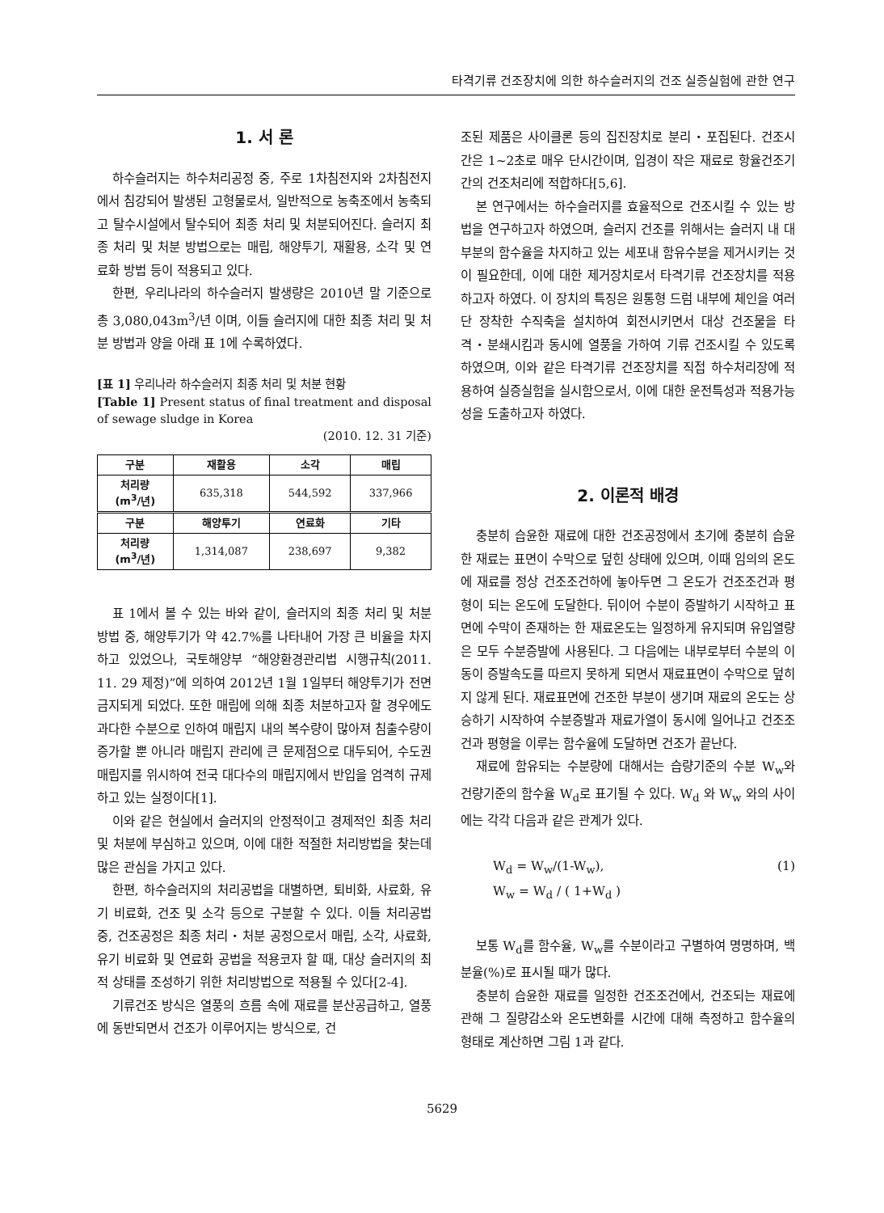타격기류 건조장치에 의한 하수슬러지의 건조 실증실험에 관한 연구
1. 서 론
하수슬러지는 하수처리공정 중, 주로 1차침전지와 2차침전지에서 침강되어 발생된 고형물로서, 일반적으로 농축조에서 농축되고 탈수시설에서 탈수되어 최종 처리 및 처분되어진다. 슬러지 최종 처리 및 처분 방법으로는 매립, 해양투기, 재활용, 소각 및 연료화 방법 등이 적용되고 있다.
한편, 우리나라의 하수슬러지 발생량은 2010년 말 기준으로 총 3,080,043m<sup>3</sup>/년 이며, 이들 슬러지에 대한 최종 처리 및 처분 방법과 양을 아래 표 1에 수록하였다.
[표 1] 우리나라 하수슬러지 최종 처리 및 처분 현황
[Table 1] Present status of final treatment and disposal of sewage sludge in Korea
(2010. 12. 31 기준)
| 구분 | 재활용 | 소각 | 매립 |
| --- | --- | --- | --- |
| 처리량 (m<sup>3</sup>/년) | 635,318 | 544,592 | 337,966 |
| 구분 | 해양투기 | 연료화 | 기타 |
| 처리량 (m<sup>3</sup>/년) | 1,314,087 | 238,697 | 9,382 |
표 1에서 볼 수 있는 바와 같이, 슬러지의 최종 처리 및 처분 방법 중, 해양투기가 약 42.7%를 나타내어 가장 큰 비율을 차지하고 있었으나, 국토해양부 “해양환경관리법 시행규칙(2011. 11. 29 제정)”에 의하여 2012년 1월 1일부터 해양투기가 전면 금지되게 되었다. 또한 매립에 의해 최종 처분하고자 할 경우에도 과다한 수분으로 인하여 매립지 내의 복수량이 많아져 침출수량이 증가할 뿐 아니라 매립지 관리에 큰 문제점으로 대두되어, 수도권 매립지를 위시하여 전국 대다수의 매립지에서 반입을 엄격히 규제하고 있는 실정이다[1].
이와 같은 현실에서 슬러지의 안정적이고 경제적인 최종 처리 및 처분에 부심하고 있으며, 이에 대한 적절한 처리방법을 찾는데 많은 관심을 가지고 있다.
한편, 하수슬러지의 처리공법을 대별하면, 퇴비화, 사료화, 유기 비료화, 건조 및 소각 등으로 구분할 수 있다. 이들 처리공법 중, 건조공정은 최종 처리・처분 공정으로서 매립, 소각, 사료화, 유기 비료화 및 연료화 공법을 적용코자 할 때, 대상 슬러지의 최적 상태를 조성하기 위한 처리방법으로 적용될 수 있다[2-4].
기류건조 방식은 열풍의 흐름 속에 재료를 분산공급하고, 열풍에 동반되면서 건조가 이루어지는 방식으로, 건
조된 제품은 사이클론 등의 집진장치로 분리・포집된다. 건조시간은 1~2초로 매우 단시간이며, 입경이 작은 재료로 항율건조기간의 건조처리에 적합하다[5,6].
본 연구에서는 하수슬러지를 효율적으로 건조시킬 수 있는 방법을 연구하고자 하였으며, 슬러지 건조를 위해서는 슬러지 내 대부분의 함수율을 차지하고 있는 세포내 함유수분을 제거시키는 것이 필요한데, 이에 대한 제거장치로서 타격기류 건조장치를 적용하고자 하였다. 이 장치의 특징은 원통형 드럼 내부에 체인을 여러 단 장착한 수직축을 설치하여 회전시키면서 대상 건조물을 타격・분쇄시킴과 동시에 열풍을 가하여 기류 건조시킬 수 있도록 하였으며, 이와 같은 타격기류 건조장치를 직접 하수처리장에 적용하여 실증실험을 실시함으로서, 이에 대한 운전특성과 적용가능성을 도출하고자 하였다.
2. 이론적 배경
충분히 습윤한 재료에 대한 건조공정에서 초기에 충분히 습윤한 재료는 표면이 수막으로 덮힌 상태에 있으며, 이때 임의의 온도에 재료를 정상 건조조건하에 놓아두면 그 온도가 건조조건과 평형이 되는 온도에 도달한다. 뒤이어 수분이 증발하기 시작하고 표면에 수막이 존재하는 한 재료온도는 일정하게 유지되며 유입열량은 모두 수분증발에 사용된다. 그 다음에는 내부로부터 수분의 이동이 증발속도를 따르지 못하게 되면서 재료표면이 수막으로 덮히지 않게 된다. 재료표면에 건조한 부분이 생기며 재료의 온도는 상승하기 시작하여 수분증발과 재료가열이 동시에 일어나고 건조조건과 평형을 이루는 함수율에 도달하면 건조가 끝난다.
재료에 함유되는 수분량에 대해서는 습량기준의 수분 W<sub>w</sub>와 건량기준의 함수율 W<sub>d</sub>로 표기될 수 있다. W<sub>d</sub> 와 W<sub>w</sub> 와의 사이에는 각각 다음과 같은 관계가 있다.
W<sub>d</sub> = W<sub>w</sub>/(1-W<sub>w</sub>), (1)
W<sub>w</sub> = W<sub>d</sub> / ( 1+W<sub>d</sub> )
보통 W<sub>d</sub>를 함수율, W<sub>w</sub>를 수분이라고 구별하여 명명하며, 백분율(%)로 표시될 때가 많다.
충분히 습윤한 재료를 일정한 건조조건에서, 건조되는 재료에 관해 그 질량감소와 온도변화를 시간에 대해 측정하고 함수율의 형태로 계산하면 그림 1과 같다.
5629